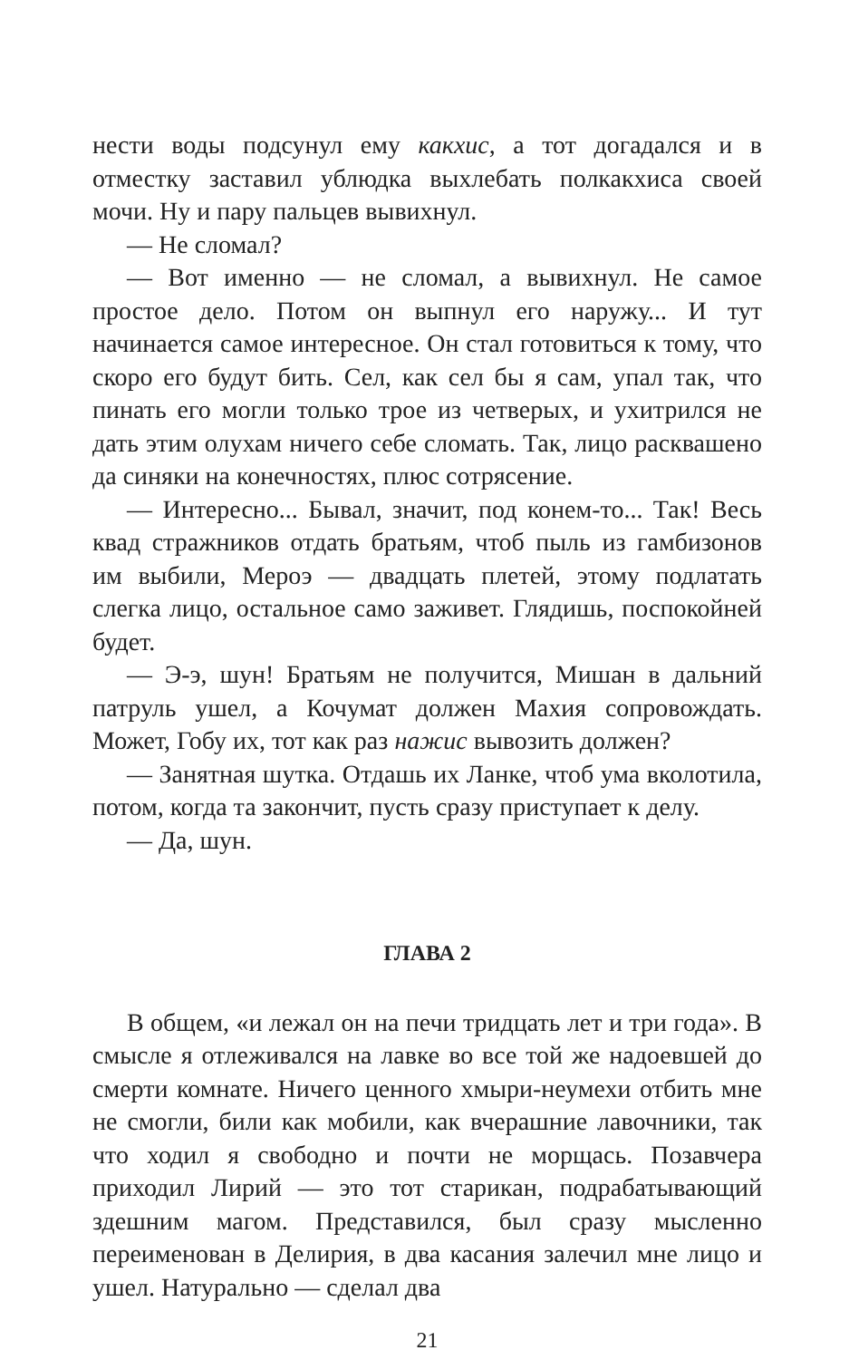нести воды подсунул ему какхис, а тот догадался и в отместку заставил ублюдка выхлебать полкакхиса своей мочи. Ну и пару пальцев вывихнул.
— Не сломал?
— Вот именно — не сломал, а вывихнул. Не самое простое дело. Потом он выпнул его наружу... И тут начинается самое интересное. Он стал готовиться к тому, что скоро его будут бить. Сел, как сел бы я сам, упал так, что пинать его могли только трое из четверых, и ухитрился не дать этим олухам ничего себе сломать. Так, лицо расквашено да синяки на конечностях, плюс сотрясение.
— Интересно... Бывал, значит, под конем-то... Так! Весь квад стражников отдать братьям, чтоб пыль из гамбизонов им выбили, Мероэ — двадцать плетей, этому подлатать слегка лицо, остальное само заживет. Глядишь, поспокойней будет.
— Э-э, шун! Братьям не получится, Мишан в дальний патруль ушел, а Кочумат должен Махия сопровождать. Может, Гобу их, тот как раз нажис вывозить должен?
— Занятная шутка. Отдашь их Ланке, чтоб ума вколотила, потом, когда та закончит, пусть сразу приступает к делу.
— Да, шун.
ГЛАВА 2
В общем, «и лежал он на печи тридцать лет и три года». В смысле я отлеживался на лавке во все той же надоевшей до смерти комнате. Ничего ценного хмыри-неумехи отбить мне не смогли, били как мобили, как вчерашние лавочники, так что ходил я свободно и почти не морщась. Позавчера приходил Лирий — это тот старикан, подрабатывающий здешним магом. Представился, был сразу мысленно переименован в Делирия, в два касания залечил мне лицо и ушел. Натурально — сделал два
21